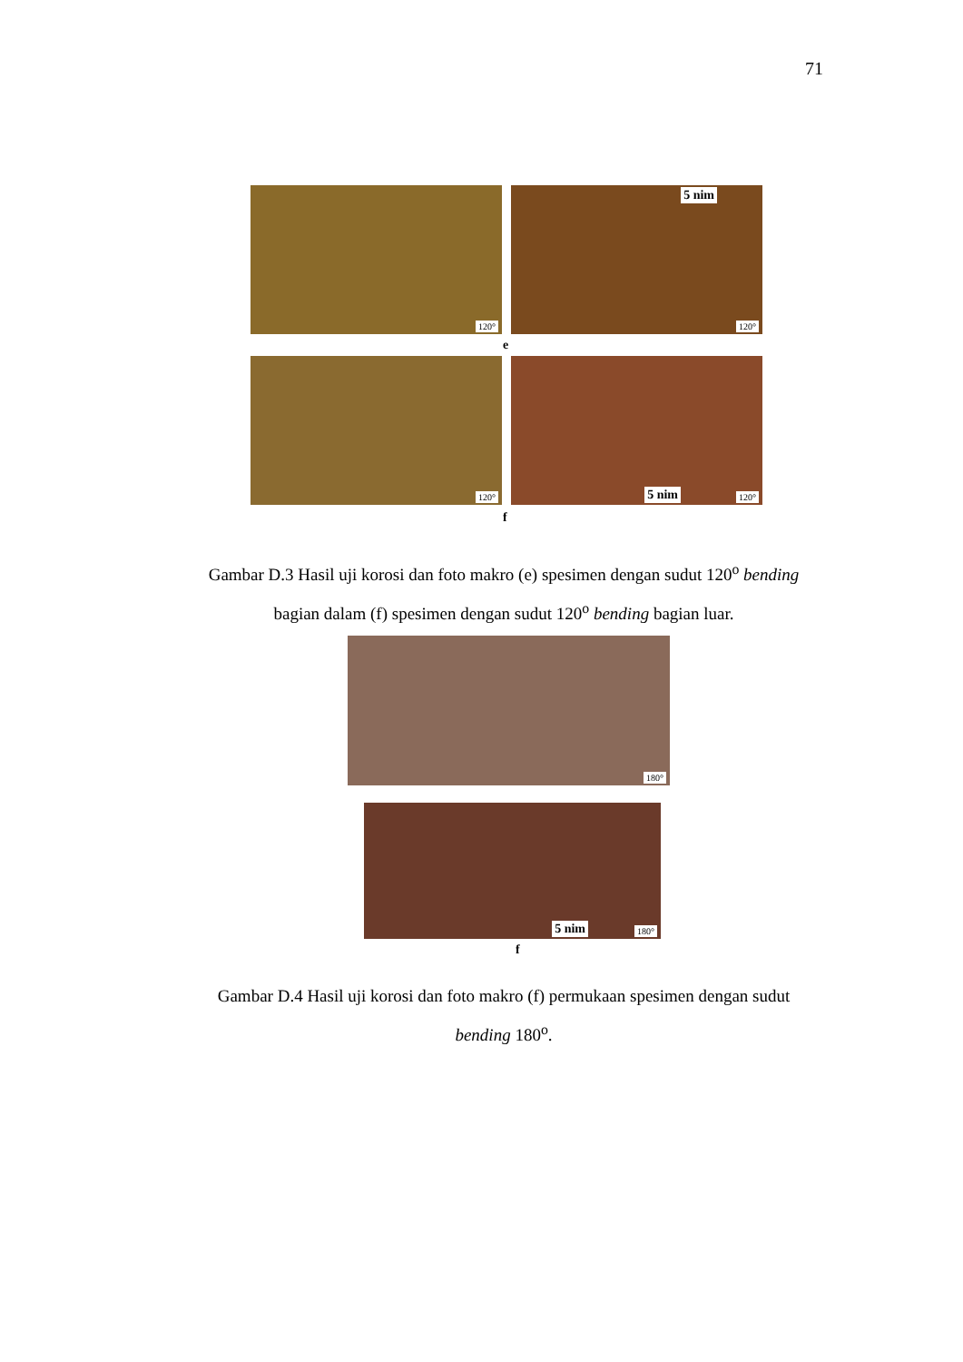71
120°
5 nim
120°
e
120°
5 nim 120°
f
Gambar D.3 Hasil uji korosi dan foto makro (e) spesimen dengan sudut 120<sup>o</sup> bending bagian dalam (f) spesimen dengan sudut 120<sup>o</sup> bending bagian luar.
180°
5 nim 180°
f
Gambar D.4 Hasil uji korosi dan foto makro (f) permukaan spesimen dengan sudut bending 180<sup>o</sup>.